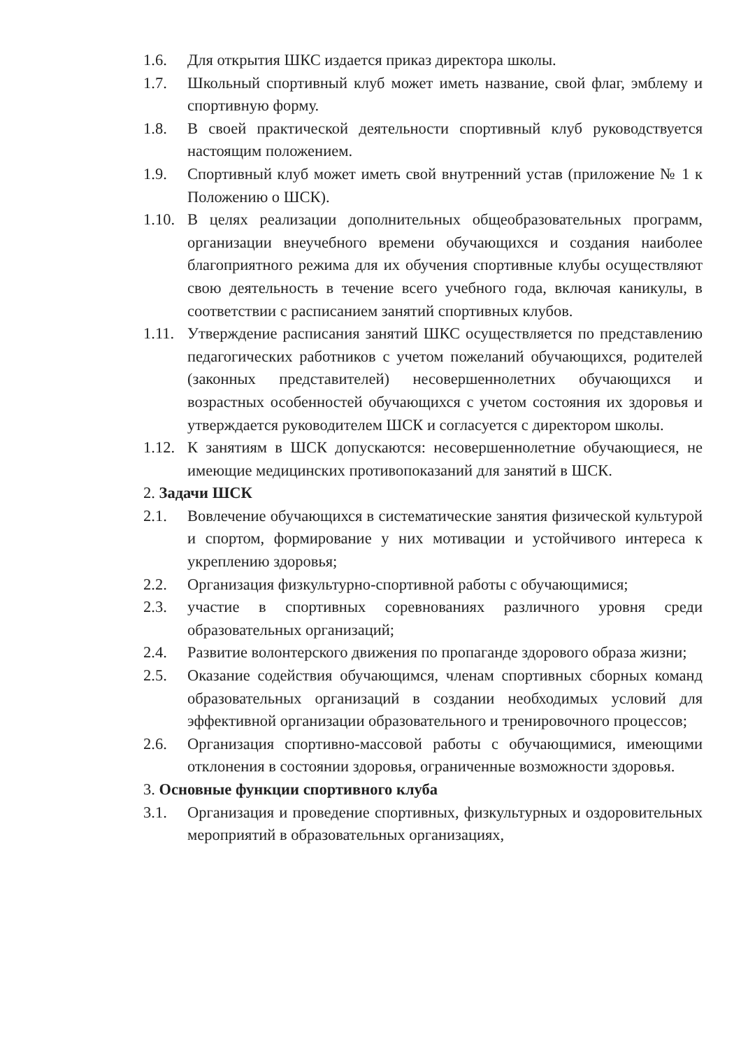1.6. Для открытия ШКС издается приказ директора школы.
1.7. Школьный спортивный клуб может иметь название, свой флаг, эмблему и спортивную форму.
1.8. В своей практической деятельности спортивный клуб руководствуется настоящим положением.
1.9. Спортивный клуб может иметь свой внутренний устав (приложение № 1 к Положению о ШСК).
1.10.
В целях реализации дополнительных общеобразовательных программ, организации внеучебного времени обучающихся и создания наиболее благоприятного режима для их обучения спортивные клубы осуществляют свою деятельность в течение всего учебного года, включая каникулы, в соответствии с расписанием занятий спортивных клубов.
1.11.
Утверждение расписания занятий ШКС осуществляется по представлению педагогических работников с учетом пожеланий обучающихся, родителей (законных представителей) несовершеннолетних обучающихся и возрастных особенностей обучающихся с учетом состояния их здоровья и утверждается руководителем ШСК и согласуется с директором школы.
1.12.
К занятиям в ШСК допускаются: несовершеннолетние обучающиеся, не имеющие медицинских противопоказаний для занятий в ШСК.
2. Задачи ШСК
2.1. Вовлечение обучающихся в систематические занятия физической культурой и спортом, формирование у них мотивации и устойчивого интереса к укреплению здоровья;
2.2. Организация физкультурно-спортивной работы с обучающимися;
2.3. участие в спортивных соревнованиях различного уровня среди образовательных организаций;
2.4. Развитие волонтерского движения по пропаганде здорового образа жизни;
2.5. Оказание содействия обучающимся, членам спортивных сборных команд образовательных организаций в создании необходимых условий для эффективной организации образовательного и тренировочного процессов;
2.6. Организация спортивно-массовой работы с обучающимися, имеющими отклонения в состоянии здоровья, ограниченные возможности здоровья.
3. Основные функции спортивного клуба
3.1. Организация и проведение спортивных, физкультурных и оздоровительных мероприятий в образовательных организациях,